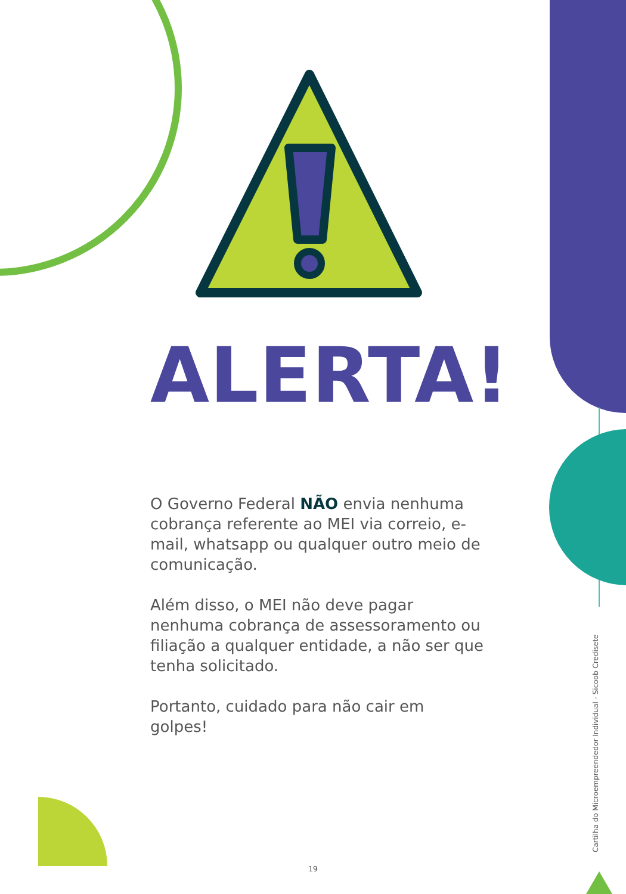ALERTA!
O Governo Federal NÃO envia nenhuma cobrança referente ao MEI via correio, e-mail, whatsapp ou qualquer outro meio de comunicação.
Além disso, o MEI não deve pagar nenhuma cobrança de assessoramento ou filiação a qualquer entidade, a não ser que tenha solicitado.
Portanto, cuidado para não cair em golpes!
Cartilha do Microempreendedor Individual - Sicoob Credisete
19